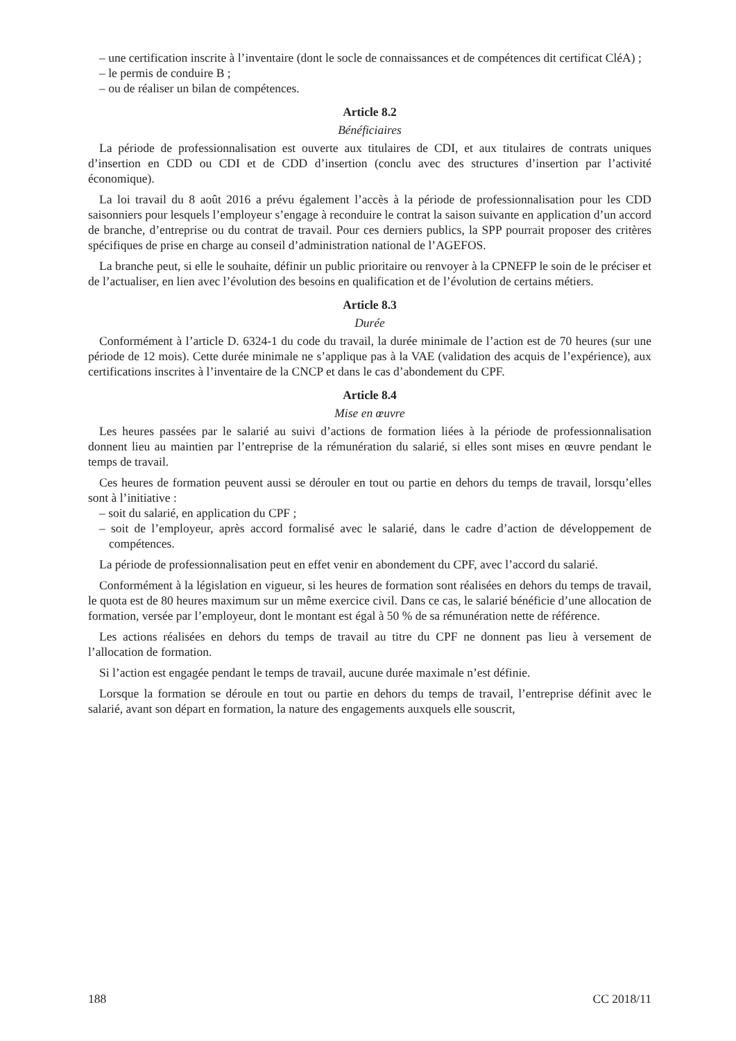– une certification inscrite à l’inventaire (dont le socle de connaissances et de compétences dit certificat CléA) ;
– le permis de conduire B ;
– ou de réaliser un bilan de compétences.
Article 8.2
Bénéficiaires
La période de professionnalisation est ouverte aux titulaires de CDI, et aux titulaires de contrats uniques d’insertion en CDD ou CDI et de CDD d’insertion (conclu avec des structures d’insertion par l’activité économique).
La loi travail du 8 août 2016 a prévu également l’accès à la période de professionnalisation pour les CDD saisonniers pour lesquels l’employeur s’engage à reconduire le contrat la saison suivante en application d’un accord de branche, d’entreprise ou du contrat de travail. Pour ces derniers publics, la SPP pourrait proposer des critères spécifiques de prise en charge au conseil d’administration national de l’AGEFOS.
La branche peut, si elle le souhaite, définir un public prioritaire ou renvoyer à la CPNEFP le soin de le préciser et de l’actualiser, en lien avec l’évolution des besoins en qualification et de l’évolution de certains métiers.
Article 8.3
Durée
Conformément à l’article D. 6324-1 du code du travail, la durée minimale de l’action est de 70 heures (sur une période de 12 mois). Cette durée minimale ne s’applique pas à la VAE (validation des acquis de l’expérience), aux certifications inscrites à l’inventaire de la CNCP et dans le cas d’abondement du CPF.
Article 8.4
Mise en œuvre
Les heures passées par le salarié au suivi d’actions de formation liées à la période de professionnalisation donnent lieu au maintien par l’entreprise de la rémunération du salarié, si elles sont mises en œuvre pendant le temps de travail.
Ces heures de formation peuvent aussi se dérouler en tout ou partie en dehors du temps de travail, lorsqu’elles sont à l’initiative :
– soit du salarié, en application du CPF ;
– soit de l’employeur, après accord formalisé avec le salarié, dans le cadre d’action de développement de compétences.
La période de professionnalisation peut en effet venir en abondement du CPF, avec l’accord du salarié.
Conformément à la législation en vigueur, si les heures de formation sont réalisées en dehors du temps de travail, le quota est de 80 heures maximum sur un même exercice civil. Dans ce cas, le salarié bénéficie d’une allocation de formation, versée par l’employeur, dont le montant est égal à 50 % de sa rémunération nette de référence.
Les actions réalisées en dehors du temps de travail au titre du CPF ne donnent pas lieu à versement de l’allocation de formation.
Si l’action est engagée pendant le temps de travail, aucune durée maximale n’est définie.
Lorsque la formation se déroule en tout ou partie en dehors du temps de travail, l’entreprise définit avec le salarié, avant son départ en formation, la nature des engagements auxquels elle souscrit,
188 CC 2018/11